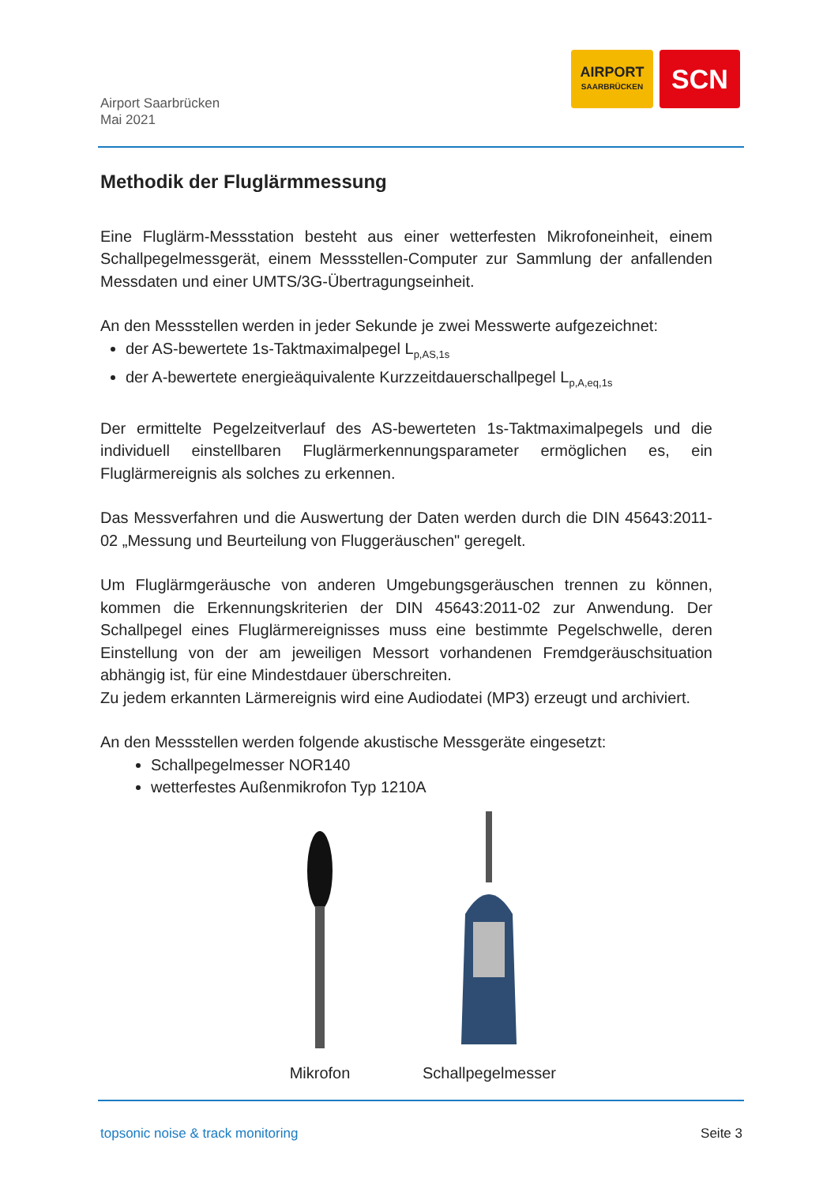Airport Saarbrücken
Mai 2021
AIRPORT
SAARBRÜCKEN
SCN
Methodik der Fluglärmmessung
Eine Fluglärm-Messstation besteht aus einer wetterfesten Mikrofoneinheit, einem Schallpegelmessgerät, einem Messstellen-Computer zur Sammlung der anfallenden Messdaten und einer UMTS/3G-Übertragungseinheit.
An den Messstellen werden in jeder Sekunde je zwei Messwerte aufgezeichnet:
der AS-bewertete 1s-Taktmaximalpegel L<sub>p,AS,1s</sub>
der A-bewertete energieäquivalente Kurzzeitdauerschallpegel L<sub>p,A,eq,1s</sub>
Der ermittelte Pegelzeitverlauf des AS-bewerteten 1s-Taktmaximalpegels und die individuell einstellbaren Fluglärmerkennungsparameter ermöglichen es, ein Fluglärmereignis als solches zu erkennen.
Das Messverfahren und die Auswertung der Daten werden durch die DIN 45643:2011-02 „Messung und Beurteilung von Fluggeräuschen" geregelt.
Um Fluglärmgeräusche von anderen Umgebungsgeräuschen trennen zu können, kommen die Erkennungskriterien der DIN 45643:2011-02 zur Anwendung. Der Schallpegel eines Fluglärmereignisses muss eine bestimmte Pegelschwelle, deren Einstellung von der am jeweiligen Messort vorhandenen Fremdgeräuschsituation abhängig ist, für eine Mindestdauer überschreiten.
Zu jedem erkannten Lärmereignis wird eine Audiodatei (MP3) erzeugt und archiviert.
An den Messstellen werden folgende akustische Messgeräte eingesetzt:
Schallpegelmesser NOR140
wetterfestes Außenmikrofon Typ 1210A
Mikrofon
Schallpegelmesser
topsonic noise & track monitoring Seite 3